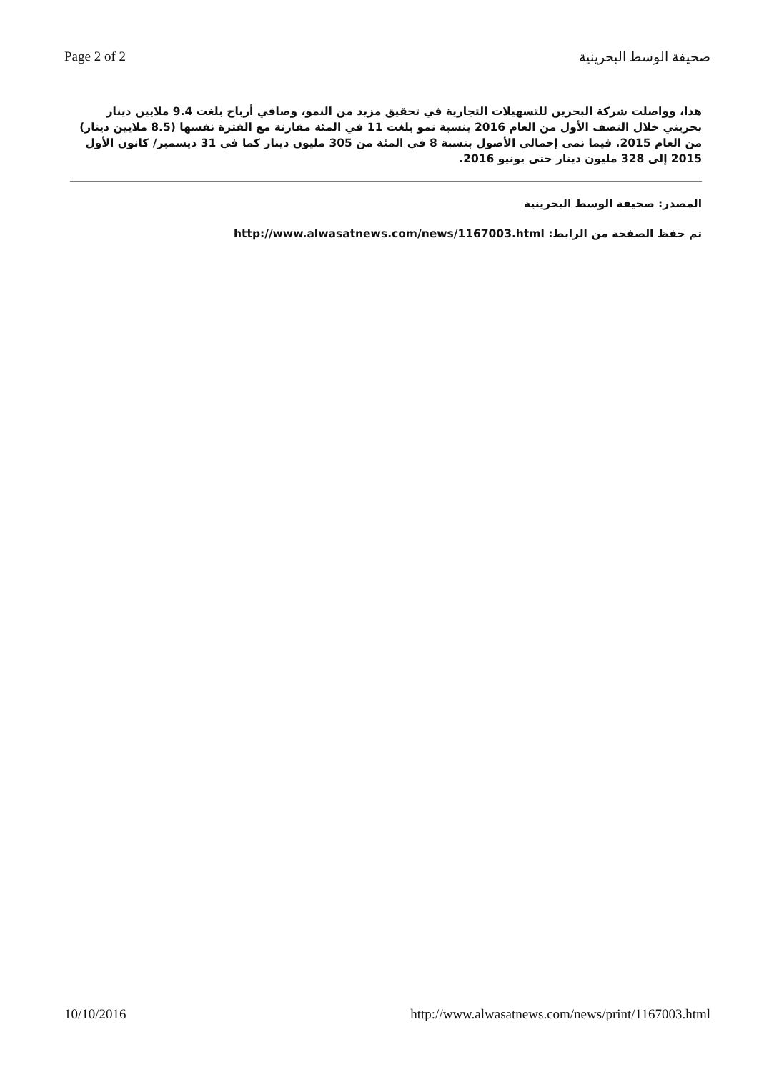Page 2 of 2 صحيفة الوسط البحرينية
هذا، وواصلت شركة البحرين للتسهيلات التجارية في تحقيق مزيد من النمو، وصافي أرباح بلغت 9.4 ملايين دينار بحريني خلال النصف الأول من العام 2016 بنسبة نمو بلغت 11 في المئة مقارنة مع الفترة نفسها (8.5 ملايين دينار) من العام 2015. فيما نمى إجمالي الأصول بنسبة 8 في المئة من 305 مليون دينار كما في 31 ديسمبر/ كانون الأول 2015 إلى 328 مليون دينار حتى يونيو 2016.
المصدر: صحيفة الوسط البحرينية
تم حفظ الصفحة من الرابط: http://www.alwasatnews.com/news/1167003.html
10/10/2016 http://www.alwasatnews.com/news/print/1167003.html